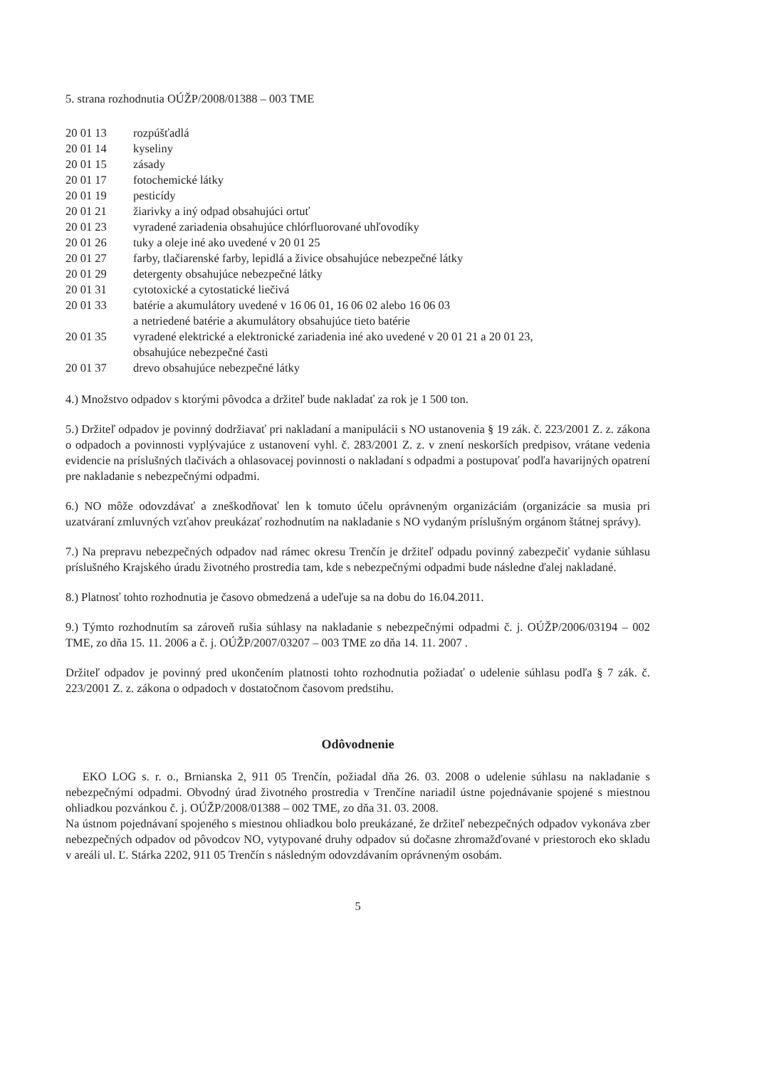5. strana rozhodnutia OÚŽP/2008/01388 – 003 TME
| 20 01 13 | rozpúšťadlá |
| 20 01 14 | kyseliny |
| 20 01 15 | zásady |
| 20 01 17 | fotochemické látky |
| 20 01 19 | pesticídy |
| 20 01 21 | žiarivky a iný odpad obsahujúci ortuť |
| 20 01 23 | vyradené zariadenia obsahujúce chlórfluorované uhľovodíky |
| 20 01 26 | tuky a oleje iné ako uvedené v 20 01 25 |
| 20 01 27 | farby, tlačiarenské farby, lepidlá a živice obsahujúce nebezpečné látky |
| 20 01 29 | detergenty obsahujúce nebezpečné látky |
| 20 01 31 | cytotoxické a cytostatické liečivá |
| 20 01 33 | batérie a akumulátory uvedené v 16 06 01, 16 06 02 alebo 16 06 03 a netriedené batérie a akumulátory obsahujúce tieto batérie |
| 20 01 35 | vyradené elektrické a elektronické zariadenia iné ako uvedené v 20 01 21 a 20 01 23, obsahujúce nebezpečné časti |
| 20 01 37 | drevo obsahujúce nebezpečné látky |
4.) Množstvo odpadov s ktorými pôvodca a držiteľ bude nakladať za rok je 1 500 ton.
5.) Držiteľ odpadov je povinný dodržiavať pri nakladaní a manipulácii s NO ustanovenia § 19 zák. č. 223/2001 Z. z. zákona o odpadoch a povinnosti vyplývajúce z ustanovení vyhl. č. 283/2001 Z. z. v znení neskorších predpisov, vrátane vedenia evidencie na príslušných tlačivách a ohlasovacej povinnosti o nakladaní s odpadmi a postupovať podľa havarijných opatrení pre nakladanie s nebezpečnými odpadmi.
6.) NO môže odovzdávať a zneškodňovať len k tomuto účelu oprávneným organizáciám (organizácie sa musia pri uzatváraní zmluvných vzťahov preukázať rozhodnutím na nakladanie s NO vydaným príslušným orgánom štátnej správy).
7.) Na prepravu nebezpečných odpadov nad rámec okresu Trenčín je držiteľ odpadu povinný zabezpečiť vydanie súhlasu príslušného Krajského úradu životného prostredia tam, kde s nebezpečnými odpadmi bude následne ďalej nakladané.
8.) Platnosť tohto rozhodnutia je časovo obmedzená a udeľuje sa na dobu do 16.04.2011.
9.) Týmto rozhodnutím sa zároveň rušia súhlasy na nakladanie s nebezpečnými odpadmi č. j. OÚŽP/2006/03194 – 002 TME, zo dňa 15. 11. 2006 a č. j. OÚŽP/2007/03207 – 003 TME zo dňa 14. 11. 2007 .
Držiteľ odpadov je povinný pred ukončením platnosti tohto rozhodnutia požiadať o udelenie súhlasu podľa § 7 zák. č. 223/2001 Z. z. zákona o odpadoch v dostatočnom časovom predstihu.
Odôvodnenie
EKO LOG s. r. o., Brnianska 2, 911 05 Trenčín, požiadal dňa 26. 03. 2008 o udelenie súhlasu na nakladanie s nebezpečnými odpadmi. Obvodný úrad životného prostredia v Trenčíne nariadil ústne pojednávanie spojené s miestnou ohliadkou pozvánkou č. j. OÚŽP/2008/01388 – 002 TME, zo dňa 31. 03. 2008.
Na ústnom pojednávaní spojeného s miestnou ohliadkou bolo preukázané, že držiteľ nebezpečných odpadov vykonáva zber nebezpečných odpadov od pôvodcov NO, vytypované druhy odpadov sú dočasne zhromažďované v priestoroch eko skladu v areáli ul. Ľ. Stárka 2202, 911 05 Trenčín s následným odovzdávaním oprávneným osobám.
5